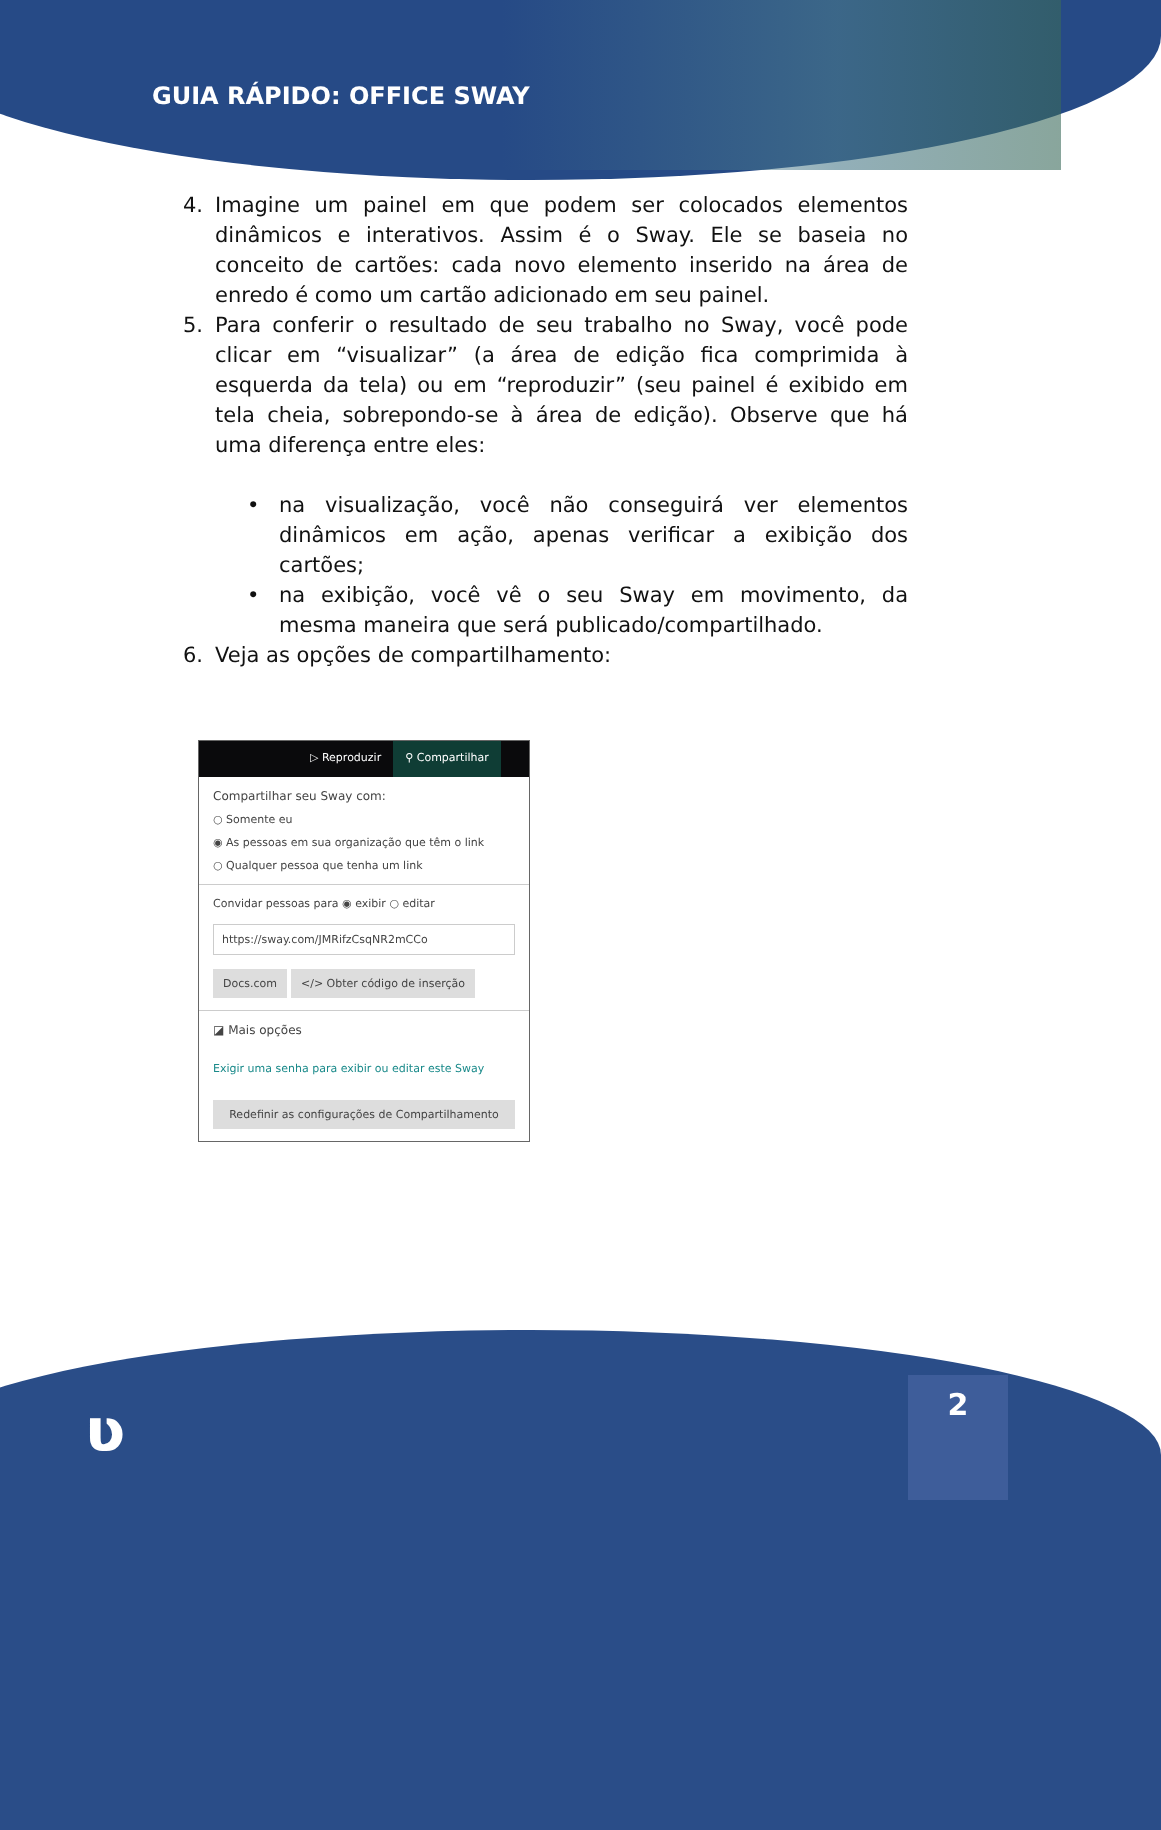GUIA RÁPIDO: OFFICE SWAY
4. Imagine um painel em que podem ser colocados elementos dinâmicos e interativos. Assim é o Sway. Ele se baseia no conceito de cartões: cada novo elemento inserido na área de enredo é como um cartão adicionado em seu painel.
5. Para conferir o resultado de seu trabalho no Sway, você pode clicar em “visualizar” (a área de edição fica comprimida à esquerda da tela) ou em “reproduzir” (seu painel é exibido em tela cheia, sobrepondo-se à área de edição). Observe que há uma diferença entre eles:
• na visualização, você não conseguirá ver elementos dinâmicos em ação, apenas verificar a exibição dos cartões;
• na exibição, você vê o seu Sway em movimento, da mesma maneira que será publicado/compartilhado.
6. Veja as opções de compartilhamento:
▷ Reproduzir ⚲ Compartilhar
Compartilhar seu Sway com:
○ Somente eu
◉ As pessoas em sua organização que têm o link
○ Qualquer pessoa que tenha um link
Convidar pessoas para ◉ exibir ○ editar
https://sway.com/JMRifzCsqNR2mCCo
Docs.com </> Obter código de inserção
◪ Mais opções
Exigir uma senha para exibir ou editar este Sway
Redefinir as configurações de Compartilhamento
ʋ
2